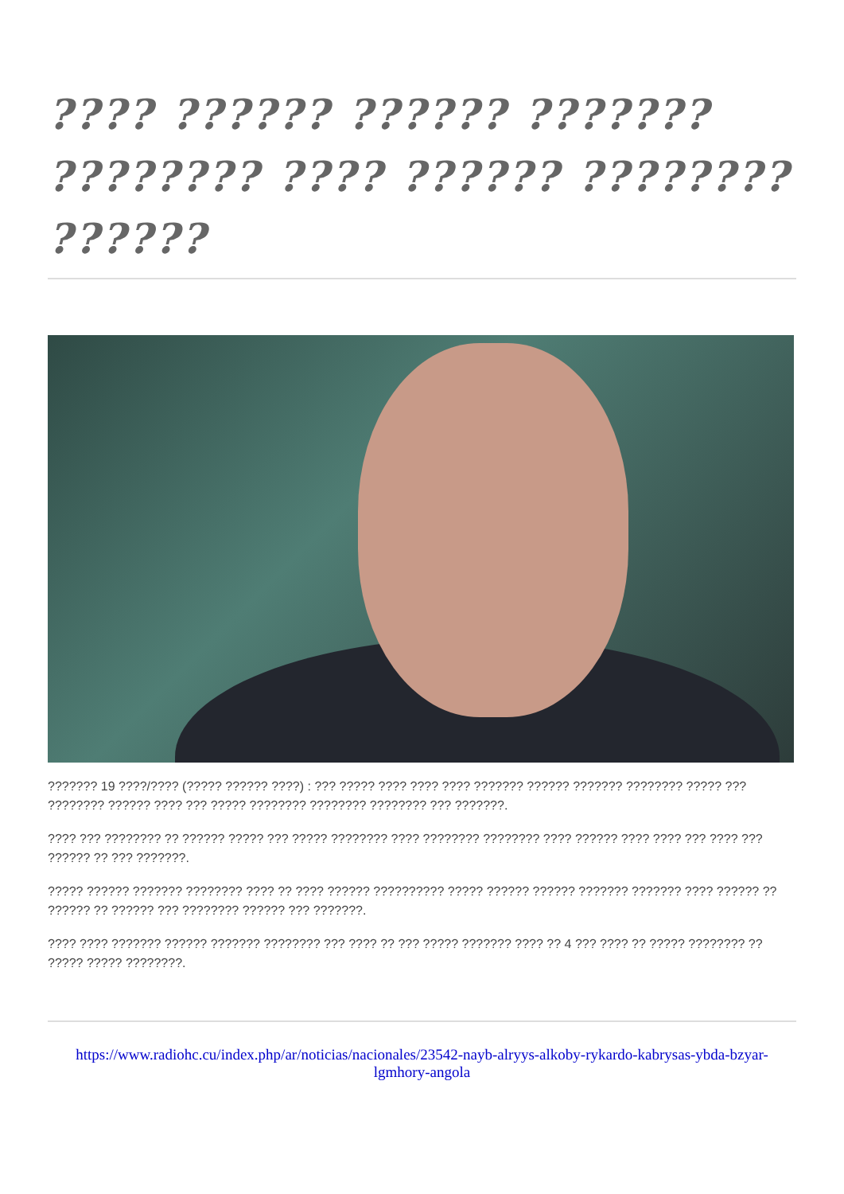???? ?????? ?????? ??????? ???????? ???? ?????? ???????? ??????
??????? 19 ????/???? (????? ?????? ????) : ??? ????? ???? ???? ???? ??????? ?????? ??????? ???????? ????? ??? ???????? ?????? ???? ??? ????? ???????? ???????? ???????? ??? ???????.
???? ??? ???????? ?? ?????? ????? ??? ????? ???????? ???? ???????? ???????? ???? ?????? ???? ???? ??? ???? ??? ?????? ?? ??? ???????.
????? ?????? ??????? ???????? ???? ?? ???? ?????? ?????????? ????? ?????? ?????? ??????? ??????? ???? ?????? ?? ?????? ?? ?????? ??? ???????? ?????? ??? ???????.
???? ???? ??????? ?????? ??????? ???????? ??? ???? ?? ??? ????? ??????? ???? ?? 4 ??? ???? ?? ????? ???????? ?? ????? ????? ????????.
https://www.radiohc.cu/index.php/ar/noticias/nacionales/23542-nayb-alryys-alkoby-rykardo-kabrysas-ybda-bzyar-lgmhory-angola